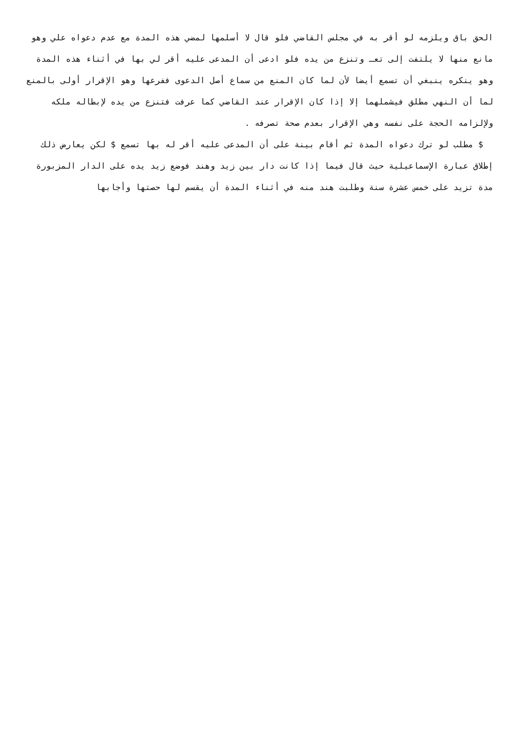الحق باق ويلزمه لو أقر به في مجلس القاضي فلو قال لا أسلمها لمضي هذه المدة مع عدم دعواه علي وهو مانع منها لا يلتفت إلى تعـ وتنزع من يده فلو ادعى أن المدعى عليه أقر لي بها في أثناء هذه المدة وهو ينكره ينبغي أن تسمع أيضا لأن لما كان المنع من سماع أصل الدعوى ففرعها وهو الإقرار أولى بالمنع لما أن النهي مطلق فيشملهما إلا إذا كان الإقرار عند القاضي كما عرفت فتنزع من يده لإبطاله ملكه ولإلزامه الحجة على نفسه وهي الإقرار بعدم صحة تصرفه .
$ مطلب لو ترك دعواه المدة ثم أقام بينة على أن المدعى عليه أقر له بها تسمع $ لكن يعارض ذلك إطلاق عبارة الإسماعيلية حيث قال فيما إذا كانت دار بين زيد وهند فوضع زيد يده على الدار المزبورة مدة تزيد على خمس عشرة سنة وطلبت هند منه في أثناء المدة أن يقسم لها حصتها وأجابها